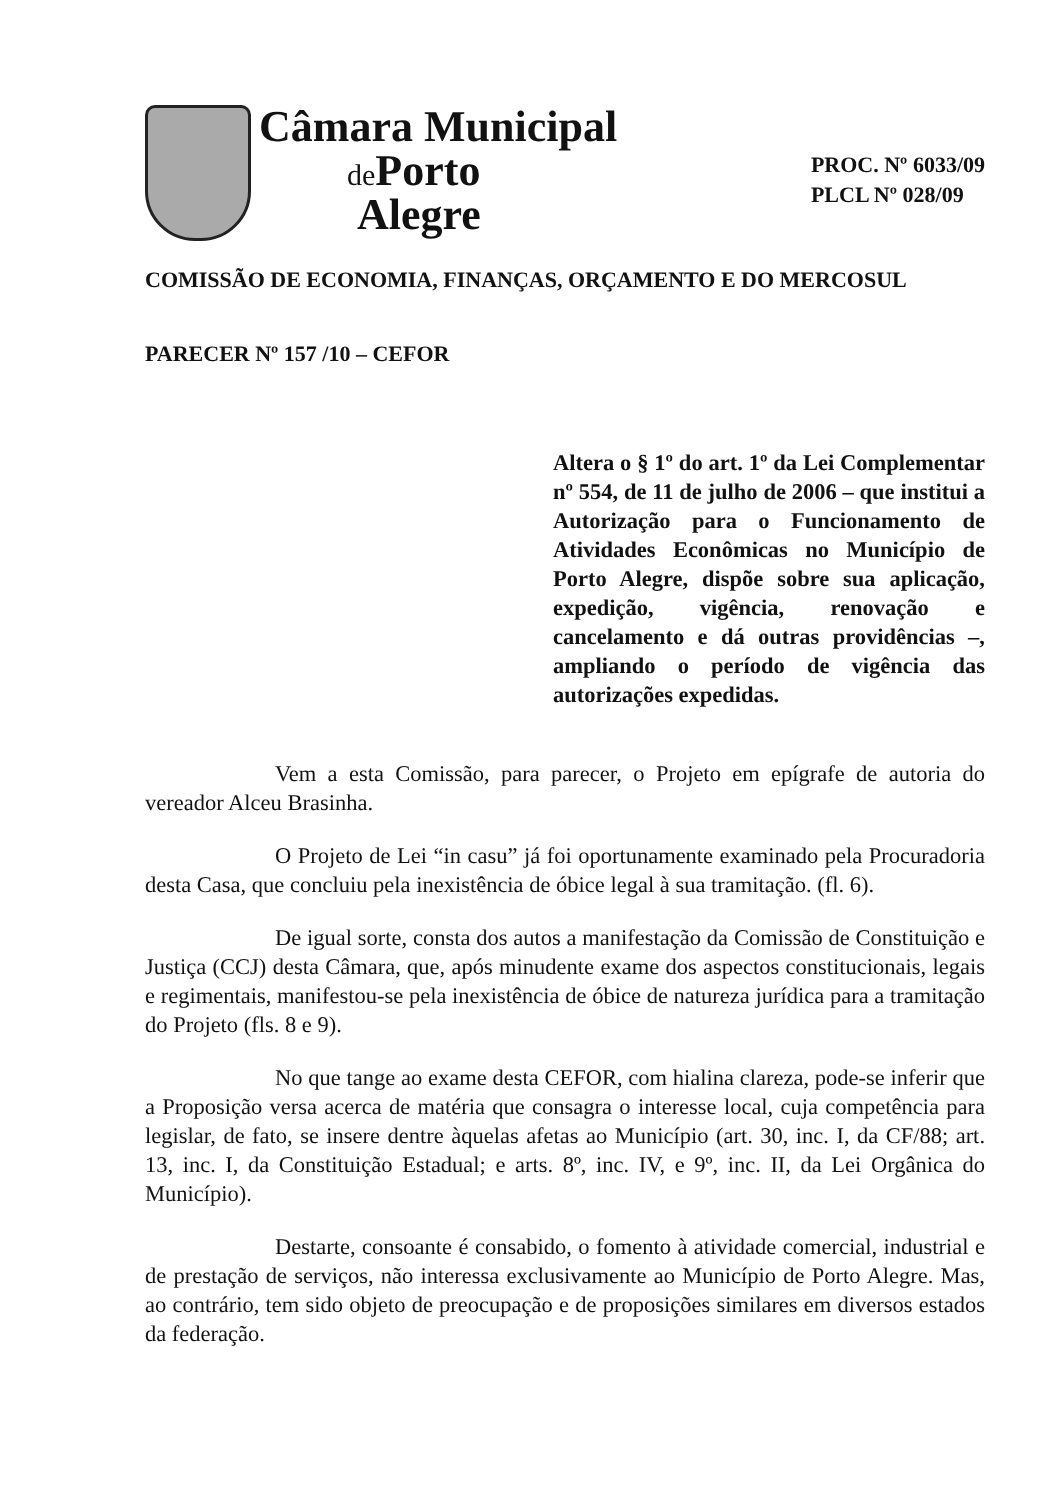Câmara Municipal
de Porto
Alegre
PROC. Nº 6033/09
PLCL Nº 028/09
COMISSÃO DE ECONOMIA, FINANÇAS, ORÇAMENTO E DO MERCOSUL
PARECER Nº 157 /10 – CEFOR
Altera o § 1º do art. 1º da Lei Complementar nº 554, de 11 de julho de 2006 – que institui a Autorização para o Funcionamento de Atividades Econômicas no Município de Porto Alegre, dispõe sobre sua aplicação, expedição, vigência, renovação e cancelamento e dá outras providências –, ampliando o período de vigência das autorizações expedidas.
Vem a esta Comissão, para parecer, o Projeto em epígrafe de autoria do vereador Alceu Brasinha.
O Projeto de Lei “in casu” já foi oportunamente examinado pela Procuradoria desta Casa, que concluiu pela inexistência de óbice legal à sua tramitação. (fl. 6).
De igual sorte, consta dos autos a manifestação da Comissão de Constituição e Justiça (CCJ) desta Câmara, que, após minudente exame dos aspectos constitucionais, legais e regimentais, manifestou-se pela inexistência de óbice de natureza jurídica para a tramitação do Projeto (fls. 8 e 9).
No que tange ao exame desta CEFOR, com hialina clareza, pode-se inferir que a Proposição versa acerca de matéria que consagra o interesse local, cuja competência para legislar, de fato, se insere dentre àquelas afetas ao Município (art. 30, inc. I, da CF/88; art. 13, inc. I, da Constituição Estadual; e arts. 8º, inc. IV, e 9º, inc. II, da Lei Orgânica do Município).
Destarte, consoante é consabido, o fomento à atividade comercial, industrial e de prestação de serviços, não interessa exclusivamente ao Município de Porto Alegre. Mas, ao contrário, tem sido objeto de preocupação e de proposições similares em diversos estados da federação.